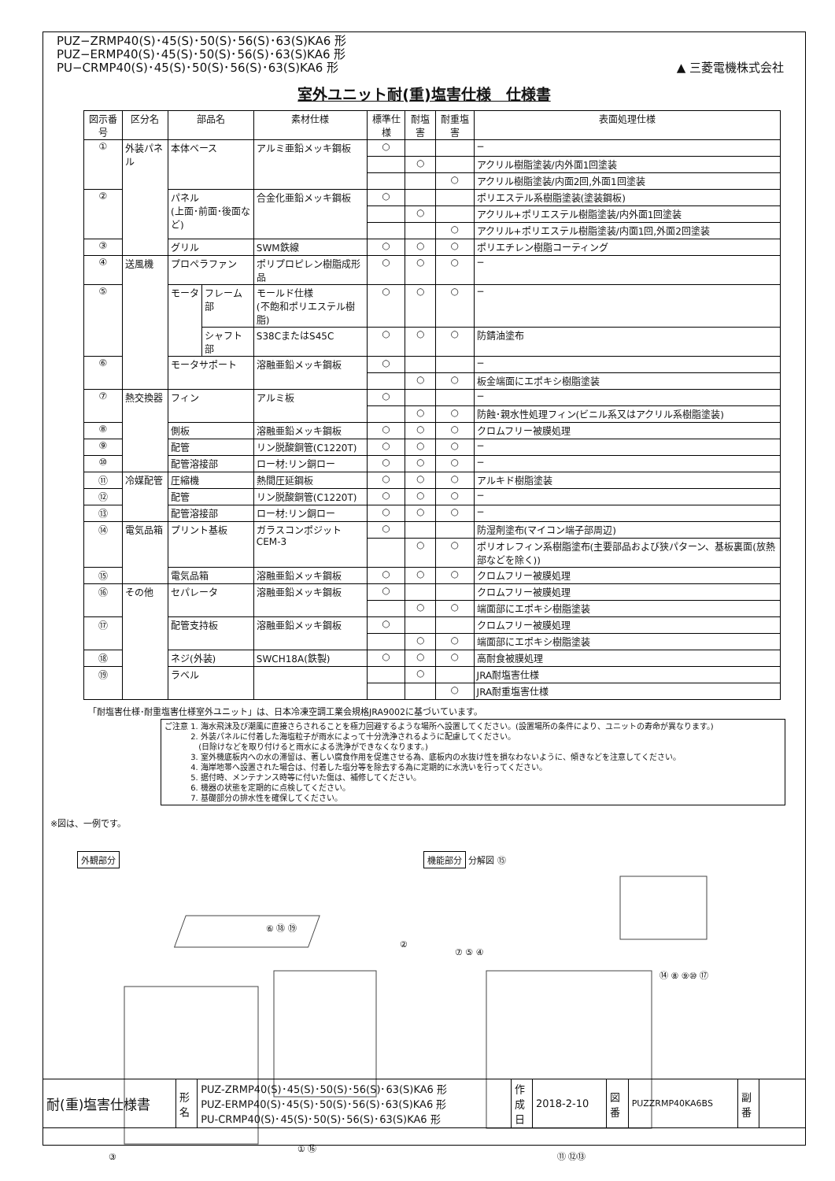PUZ−ZRMP40(S)･45(S)･50(S)･56(S)･63(S)KA6 形
PUZ−ERMP40(S)･45(S)･50(S)･56(S)･63(S)KA6 形
PU−CRMP40(S)･45(S)･50(S)･56(S)･63(S)KA6 形
▲ 三菱電機株式会社
室外ユニット耐(重)塩害仕様　仕様書
| 図示番号 | 区分名 | 部品名 | | 素材仕様 | 標準仕様 | 耐塩害 | 耐重塩害 | 表面処理仕様 |
| --- | --- | --- | --- | --- | --- | --- | --- | --- |
| ① | 外装パネル | 本体ベース | | アルミ亜鉛メッキ鋼板 | ○ | | | − |
| | | | | | | ○ | | アクリル樹脂塗装/内外面1回塗装 |
| | | | | | | | ○ | アクリル樹脂塗装/内面2回,外面1回塗装 |
| ② | | パネル (上面･前面･後面など) | | 合金化亜鉛メッキ鋼板 | ○ | | | ポリエステル系樹脂塗装(塗装鋼板) |
| | | | | | | ○ | | アクリル+ポリエステル樹脂塗装/内外面1回塗装 |
| | | | | | | | ○ | アクリル+ポリエステル樹脂塗装/内面1回,外面2回塗装 |
| ③ | | グリル | | SWM鉄線 | ○ | ○ | ○ | ポリエチレン樹脂コーティング |
| ④ | 送風機 | プロペラファン | | ポリプロピレン樹脂成形品 | ○ | ○ | ○ | − |
| ⑤ | | モータ | フレーム部 | モールド仕様 (不飽和ポリエステル樹脂) | ○ | ○ | ○ | − |
| | | | シャフト部 | S38CまたはS45C | ○ | ○ | ○ | 防錆油塗布 |
| ⑥ | | モータサポート | | 溶融亜鉛メッキ鋼板 | ○ | | | − |
| | | | | | | ○ | ○ | 板金端面にエポキシ樹脂塗装 |
| ⑦ | 熱交換器 | フィン | | アルミ板 | ○ | | | − |
| | | | | | | ○ | ○ | 防蝕･親水性処理フィン(ビニル系又はアクリル系樹脂塗装) |
| ⑧ | | 側板 | | 溶融亜鉛メッキ鋼板 | ○ | ○ | ○ | クロムフリー被膜処理 |
| ⑨ | | 配管 | | リン脱酸銅管(C1220T) | ○ | ○ | ○ | − |
| ⑩ | | 配管溶接部 | | ロー材:リン銅ロー | ○ | ○ | ○ | − |
| ⑪ | 冷媒配管 | 圧縮機 | | 熱間圧延鋼板 | ○ | ○ | ○ | アルキド樹脂塗装 |
| ⑫ | | 配管 | | リン脱酸銅管(C1220T) | ○ | ○ | ○ | − |
| ⑬ | | 配管溶接部 | | ロー材:リン銅ロー | ○ | ○ | ○ | − |
| ⑭ | 電気品箱 | プリント基板 | | ガラスコンポジット CEM-3 | ○ | | | 防湿剤塗布(マイコン端子部周辺) |
| | | | | | | ○ | ○ | ポリオレフィン系樹脂塗布(主要部品および狭パターン、基板裏面(放熱部などを除く)) |
| ⑮ | | 電気品箱 | | 溶融亜鉛メッキ鋼板 | ○ | ○ | ○ | クロムフリー被膜処理 |
| ⑯ | その他 | セパレータ | | 溶融亜鉛メッキ鋼板 | ○ | | | クロムフリー被膜処理 |
| | | | | | | ○ | ○ | 端面部にエポキシ樹脂塗装 |
| ⑰ | | 配管支持板 | | 溶融亜鉛メッキ鋼板 | ○ | | | クロムフリー被膜処理 |
| | | | | | | ○ | ○ | 端面部にエポキシ樹脂塗装 |
| ⑱ | | ネジ(外装) | | SWCH18A(鉄製) | ○ | ○ | ○ | 高耐食被膜処理 |
| ⑲ | | ラベル | | | | ○ | | JRA耐塩害仕様 |
| | | | | | | | ○ | JRA耐重塩害仕様 |
「耐塩害仕様･耐重塩害仕様室外ユニット」は、日本冷凍空調工業会規格JRA9002に基づいています。
ご注意 1. 海水飛沫及び潮風に直接さらされることを極力回避するような場所へ設置してください。(設置場所の条件により、ユニットの寿命が異なります。)
　　　 2. 外装パネルに付着した海塩粒子が雨水によって十分洗浄されるように配慮してください。
　　　　 (日除けなどを取り付けると雨水による洗浄ができなくなります。)
　　　 3. 室外機底板内への水の滞留は、著しい腐食作用を促進させる為、底板内の水抜け性を損なわないように、傾きなどを注意してください。
　　　 4. 海岸地帯へ設置された場合は、付着した塩分等を除去する為に定期的に水洗いを行ってください。
　　　 5. 据付時、メンテナンス時等に付いた傷は、補修してください。
　　　 6. 機器の状態を定期的に点検してください。
　　　 7. 基礎部分の排水性を確保してください。
※図は、一例です。
外観部分
③
① ⑯
②
⑥ ⑱ ⑲
機能部分 分解図 ⑮
⑦ ⑤ ④
⑭ ⑧ ⑨⑩ ⑰
⑪ ⑫⑬
| 耐(重)塩害仕様書 | 形 名 | PUZ-ZRMP40(S)･45(S)･50(S)･56(S)･63(S)KA6 形 PUZ-ERMP40(S)･45(S)･50(S)･56(S)･63(S)KA6 形 PU-CRMP40(S)･45(S)･50(S)･56(S)･63(S)KA6 形 | 作 成 日 | 2018-2-10 | 図 番 | PUZZRMP40KA6BS | 副 番 | |